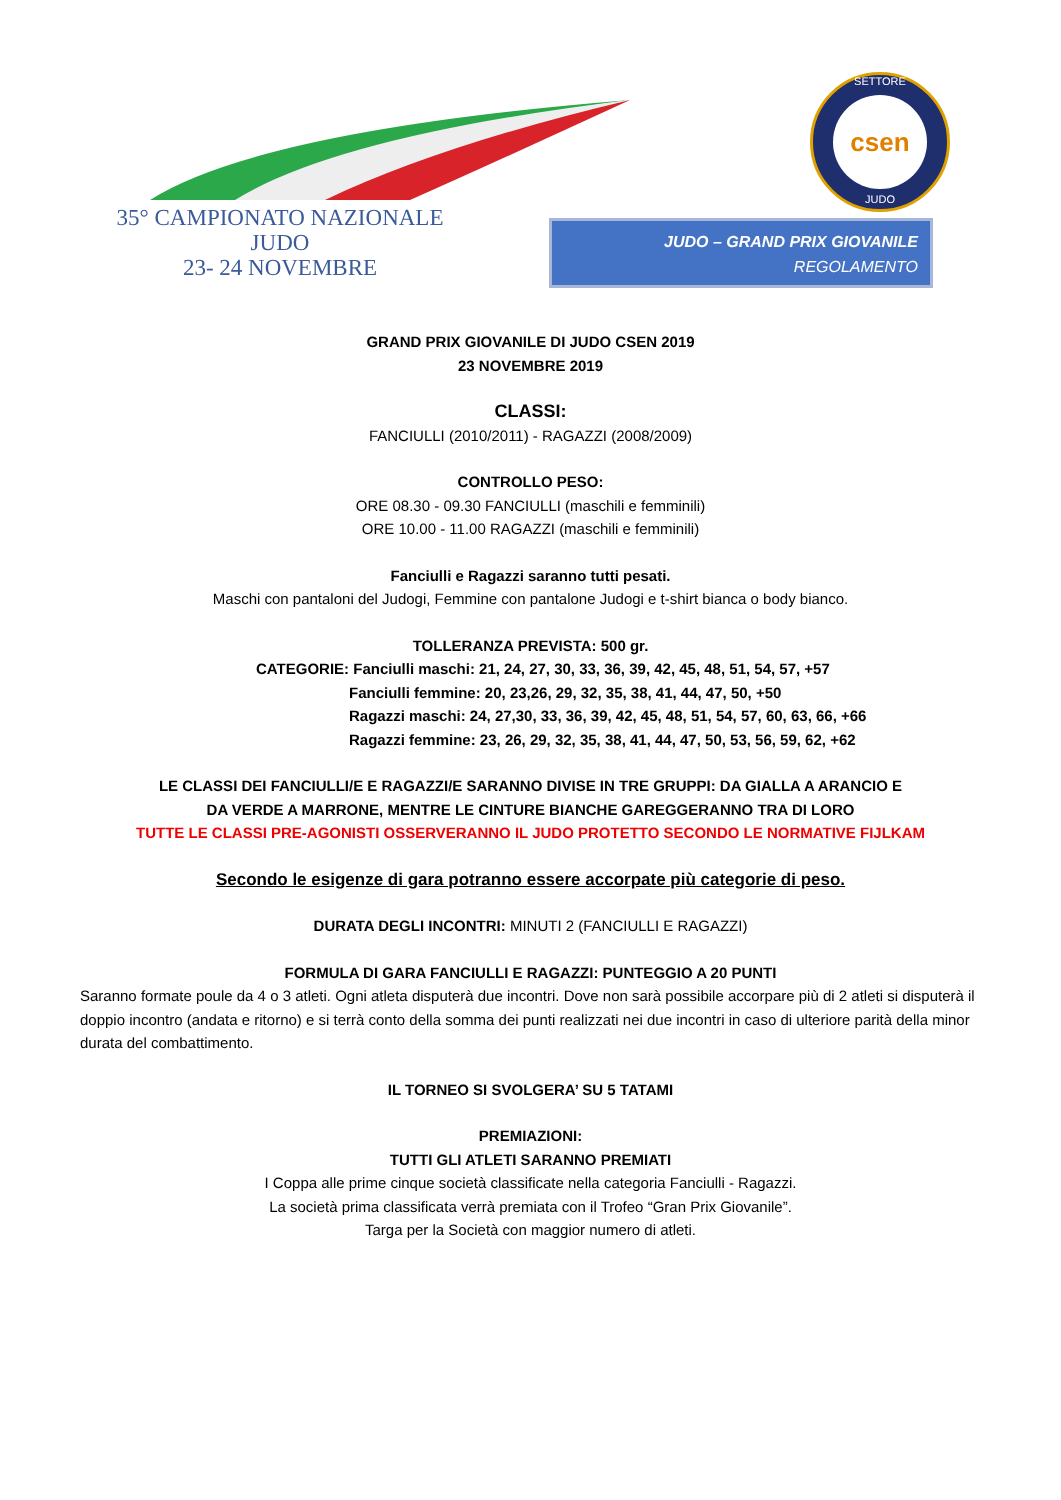35° CAMPIONATO NAZIONALE
JUDO
23- 24 NOVEMBRE
SETTORE
csen
JUDO
JUDO – GRAND PRIX GIOVANILE
REGOLAMENTO
GRAND PRIX GIOVANILE DI JUDO CSEN 2019
23 NOVEMBRE 2019
CLASSI:
FANCIULLI (2010/2011) - RAGAZZI (2008/2009)
CONTROLLO PESO:
ORE 08.30 - 09.30 FANCIULLI (maschili e femminili)
ORE 10.00 - 11.00 RAGAZZI (maschili e femminili)
Fanciulli e Ragazzi saranno tutti pesati.
Maschi con pantaloni del Judogi, Femmine con pantalone Judogi e t-shirt bianca o body bianco.
TOLLERANZA PREVISTA: 500 gr.
CATEGORIE: Fanciulli maschi: 21, 24, 27, 30, 33, 36, 39, 42, 45, 48, 51, 54, 57, +57
Fanciulli femmine: 20, 23,26, 29, 32, 35, 38, 41, 44, 47, 50, +50
Ragazzi maschi: 24, 27,30, 33, 36, 39, 42, 45, 48, 51, 54, 57, 60, 63, 66, +66
Ragazzi femmine: 23, 26, 29, 32, 35, 38, 41, 44, 47, 50, 53, 56, 59, 62, +62
LE CLASSI DEI FANCIULLI/E E RAGAZZI/E SARANNO DIVISE IN TRE GRUPPI: DA GIALLA A ARANCIO E
DA VERDE A MARRONE, MENTRE LE CINTURE BIANCHE GAREGGERANNO TRA DI LORO
TUTTE LE CLASSI PRE-AGONISTI OSSERVERANNO IL JUDO PROTETTO SECONDO LE NORMATIVE FIJLKAM
Secondo le esigenze di gara potranno essere accorpate più categorie di peso.
DURATA DEGLI INCONTRI: MINUTI 2 (FANCIULLI E RAGAZZI)
FORMULA DI GARA FANCIULLI E RAGAZZI: PUNTEGGIO A 20 PUNTI
Saranno formate poule da 4 o 3 atleti. Ogni atleta disputerà due incontri. Dove non sarà possibile accorpare più di 2 atleti si disputerà il doppio incontro (andata e ritorno) e si terrà conto della somma dei punti realizzati nei due incontri in caso di ulteriore parità della minor durata del combattimento.
IL TORNEO SI SVOLGERA’ SU 5 TATAMI
PREMIAZIONI:
TUTTI GLI ATLETI SARANNO PREMIATI
I Coppa alle prime cinque società classificate nella categoria Fanciulli - Ragazzi.
La società prima classificata verrà premiata con il Trofeo “Gran Prix Giovanile”.
Targa per la Società con maggior numero di atleti.